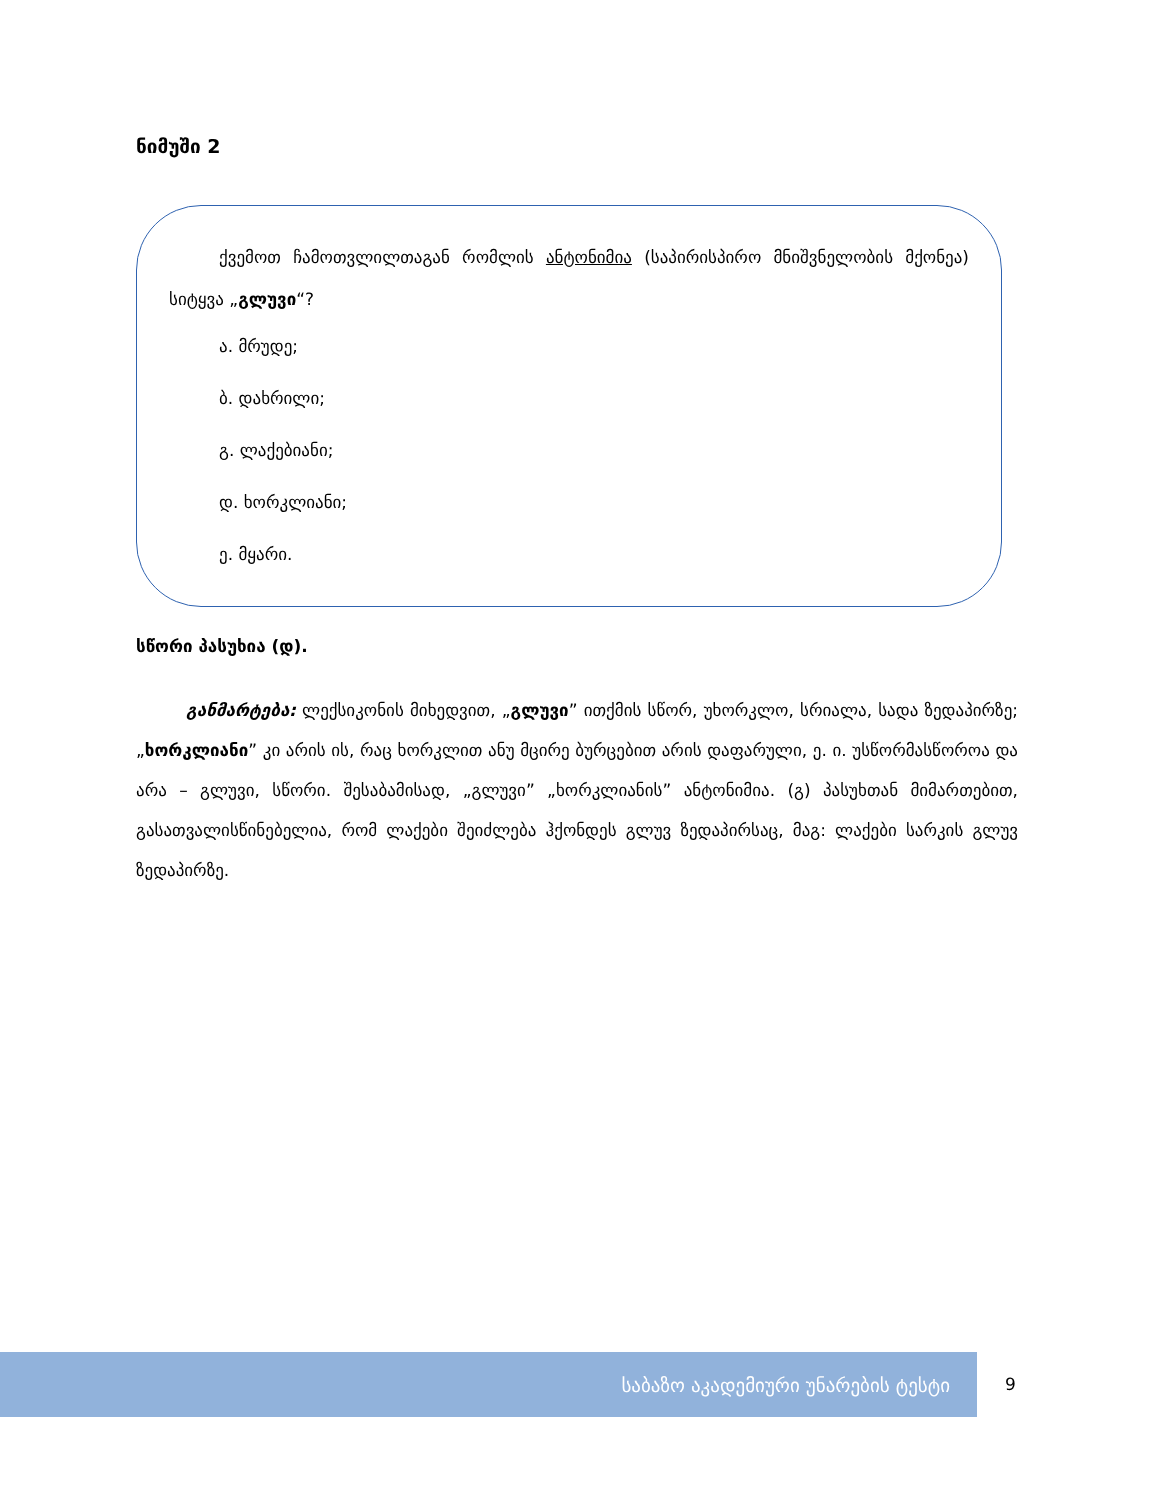ნიმუში 2
ქვემოთ ჩამოთვლილთაგან რომლის ანტონიმია (საპირისპირო მნიშვნელობის მქონეა) სიტყვა „გლუვი“?
ა. მრუდე;
ბ. დახრილი;
გ. ლაქებიანი;
დ. ხორკლიანი;
ე. მყარი.
სწორი პასუხია (დ).
განმარტება: ლექსიკონის მიხედვით, „გლუვი” ითქმის სწორ, უხორკლო, სრიალა, სადა ზედაპირზე; „ხორკლიანი” კი არის ის, რაც ხორკლით ანუ მცირე ბურცებით არის დაფარული, ე. ი. უსწორმასწოროა და არა – გლუვი, სწორი. შესაბამისად, „გლუვი” „ხორკლიანის” ანტონიმია. (გ) პასუხთან მიმართებით, გასათვალისწინებელია, რომ ლაქები შეიძლება ჰქონდეს გლუვ ზედაპირსაც, მაგ: ლაქები სარკის გლუვ ზედაპირზე.
საბაზო აკადემიური უნარების ტესტი
9